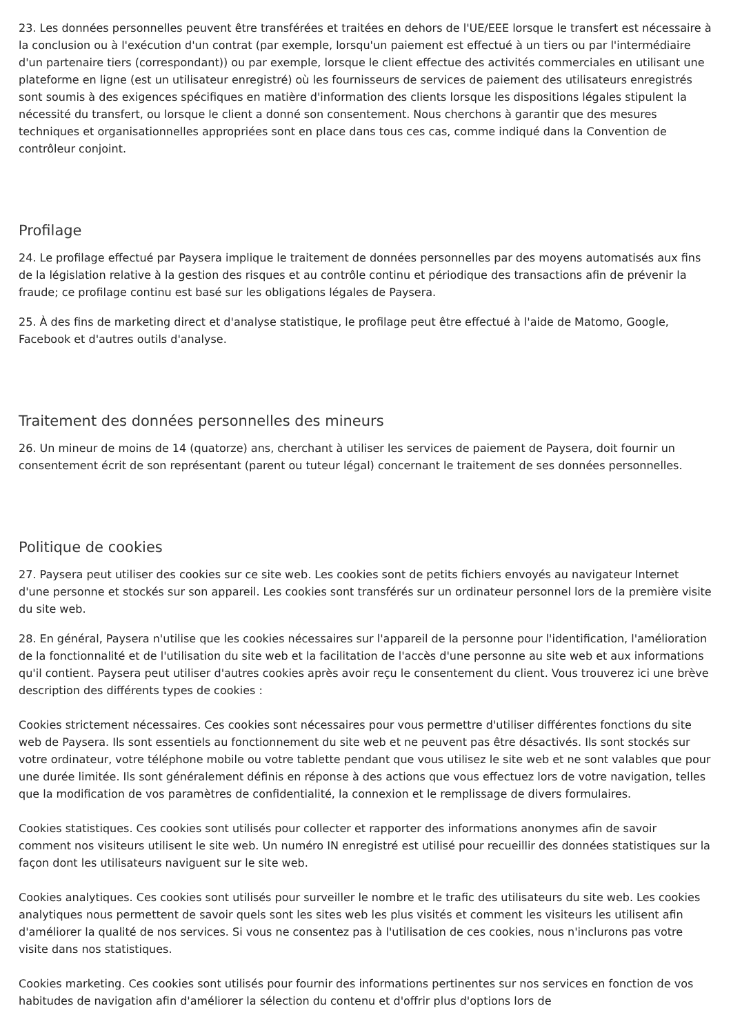23. Les données personnelles peuvent être transférées et traitées en dehors de l'UE/EEE lorsque le transfert est nécessaire à la conclusion ou à l'exécution d'un contrat (par exemple, lorsqu'un paiement est effectué à un tiers ou par l'intermédiaire d'un partenaire tiers (correspondant)) ou par exemple, lorsque le client effectue des activités commerciales en utilisant une plateforme en ligne (est un utilisateur enregistré) où les fournisseurs de services de paiement des utilisateurs enregistrés sont soumis à des exigences spécifiques en matière d'information des clients lorsque les dispositions légales stipulent la nécessité du transfert, ou lorsque le client a donné son consentement. Nous cherchons à garantir que des mesures techniques et organisationnelles appropriées sont en place dans tous ces cas, comme indiqué dans la Convention de contrôleur conjoint.
Profilage
24. Le profilage effectué par Paysera implique le traitement de données personnelles par des moyens automatisés aux fins de la législation relative à la gestion des risques et au contrôle continu et périodique des transactions afin de prévenir la fraude; ce profilage continu est basé sur les obligations légales de Paysera.
25. À des fins de marketing direct et d'analyse statistique, le profilage peut être effectué à l'aide de Matomo, Google, Facebook et d'autres outils d'analyse.
Traitement des données personnelles des mineurs
26. Un mineur de moins de 14 (quatorze) ans, cherchant à utiliser les services de paiement de Paysera, doit fournir un consentement écrit de son représentant (parent ou tuteur légal) concernant le traitement de ses données personnelles.
Politique de cookies
27. Paysera peut utiliser des cookies sur ce site web. Les cookies sont de petits fichiers envoyés au navigateur Internet d'une personne et stockés sur son appareil. Les cookies sont transférés sur un ordinateur personnel lors de la première visite du site web.
28. En général, Paysera n'utilise que les cookies nécessaires sur l'appareil de la personne pour l'identification, l'amélioration de la fonctionnalité et de l'utilisation du site web et la facilitation de l'accès d'une personne au site web et aux informations qu'il contient. Paysera peut utiliser d'autres cookies après avoir reçu le consentement du client. Vous trouverez ici une brève description des différents types de cookies :
Cookies strictement nécessaires. Ces cookies sont nécessaires pour vous permettre d'utiliser différentes fonctions du site web de Paysera. Ils sont essentiels au fonctionnement du site web et ne peuvent pas être désactivés. Ils sont stockés sur votre ordinateur, votre téléphone mobile ou votre tablette pendant que vous utilisez le site web et ne sont valables que pour une durée limitée. Ils sont généralement définis en réponse à des actions que vous effectuez lors de votre navigation, telles que la modification de vos paramètres de confidentialité, la connexion et le remplissage de divers formulaires.
Cookies statistiques. Ces cookies sont utilisés pour collecter et rapporter des informations anonymes afin de savoir comment nos visiteurs utilisent le site web. Un numéro IN enregistré est utilisé pour recueillir des données statistiques sur la façon dont les utilisateurs naviguent sur le site web.
Cookies analytiques. Ces cookies sont utilisés pour surveiller le nombre et le trafic des utilisateurs du site web. Les cookies analytiques nous permettent de savoir quels sont les sites web les plus visités et comment les visiteurs les utilisent afin d'améliorer la qualité de nos services. Si vous ne consentez pas à l'utilisation de ces cookies, nous n'inclurons pas votre visite dans nos statistiques.
Cookies marketing. Ces cookies sont utilisés pour fournir des informations pertinentes sur nos services en fonction de vos habitudes de navigation afin d'améliorer la sélection du contenu et d'offrir plus d'options lors de